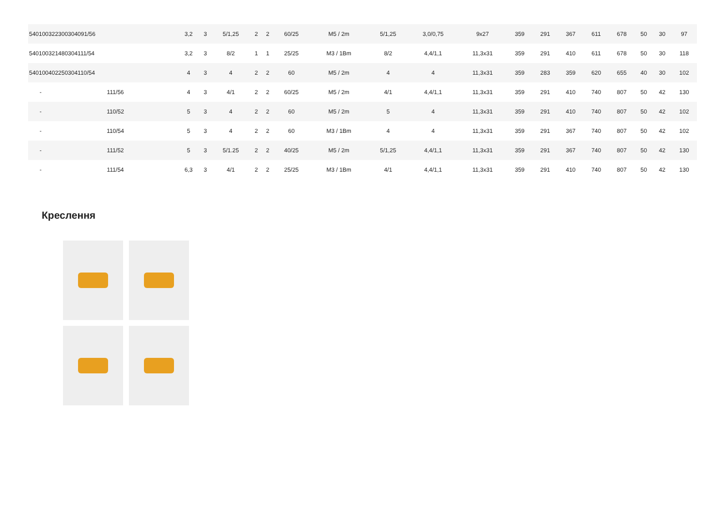| 540100322300304091/56 | | 3,2 | 3 | 5/1,25 | 2 | 2 | 60/25 | M5 / 2m | 5/1,25 | 3,0/0,75 | 9x27 | 359 | 291 | 367 | 611 | 678 | 50 | 30 | 97 |
| 540100321480304111/54 | | 3,2 | 3 | 8/2 | 1 | 1 | 25/25 | M3 / 1Bm | 8/2 | 4,4/1,1 | 11,3x31 | 359 | 291 | 410 | 611 | 678 | 50 | 30 | 118 |
| 540100402250304110/54 | | 4 | 3 | 4 | 2 | 2 | 60 | M5 / 2m | 4 | 4 | 11,3x31 | 359 | 283 | 359 | 620 | 655 | 40 | 30 | 102 |
| - | 111/56 | 4 | 3 | 4/1 | 2 | 2 | 60/25 | M5 / 2m | 4/1 | 4,4/1,1 | 11,3x31 | 359 | 291 | 410 | 740 | 807 | 50 | 42 | 130 |
| - | 110/52 | 5 | 3 | 4 | 2 | 2 | 60 | M5 / 2m | 5 | 4 | 11,3x31 | 359 | 291 | 410 | 740 | 807 | 50 | 42 | 102 |
| - | 110/54 | 5 | 3 | 4 | 2 | 2 | 60 | M3 / 1Bm | 4 | 4 | 11,3x31 | 359 | 291 | 367 | 740 | 807 | 50 | 42 | 102 |
| - | 111/52 | 5 | 3 | 5/1.25 | 2 | 2 | 40/25 | M5 / 2m | 5/1,25 | 4,4/1,1 | 11,3x31 | 359 | 291 | 367 | 740 | 807 | 50 | 42 | 130 |
| - | 111/54 | 6,3 | 3 | 4/1 | 2 | 2 | 25/25 | M3 / 1Bm | 4/1 | 4,4/1,1 | 11,3x31 | 359 | 291 | 410 | 740 | 807 | 50 | 42 | 130 |
Креслення